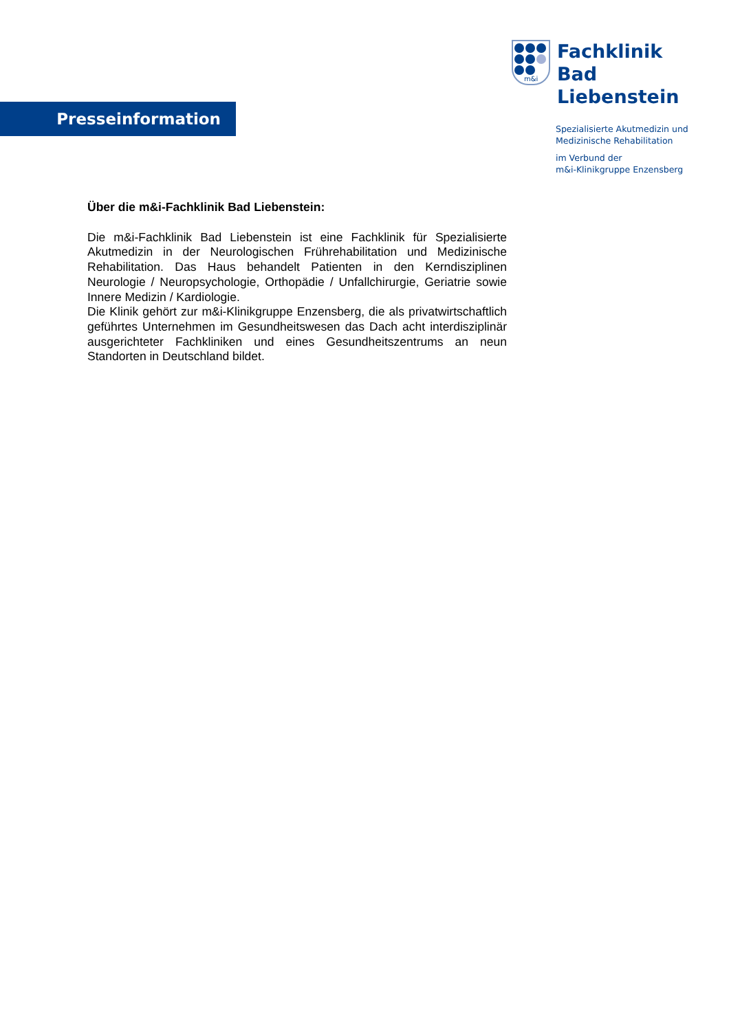Presseinformation
m&i
Fachklinik
Bad Liebenstein
Spezialisierte Akutmedizin und
Medizinische Rehabilitation
im Verbund der
m&i-Klinikgruppe Enzensberg
Über die m&i-Fachklinik Bad Liebenstein:
Die m&i-Fachklinik Bad Liebenstein ist eine Fachklinik für Spezialisierte Akutmedizin in der Neurologischen Frührehabilitation und Medizinische Rehabilitation. Das Haus behandelt Patienten in den Kerndisziplinen Neurologie / Neuropsychologie, Orthopädie / Unfallchirurgie, Geriatrie sowie Innere Medizin / Kardiologie.
Die Klinik gehört zur m&i-Klinikgruppe Enzensberg, die als privatwirtschaftlich geführtes Unternehmen im Gesundheitswesen das Dach acht interdisziplinär ausgerichteter Fachkliniken und eines Gesundheitszentrums an neun Standorten in Deutschland bildet.